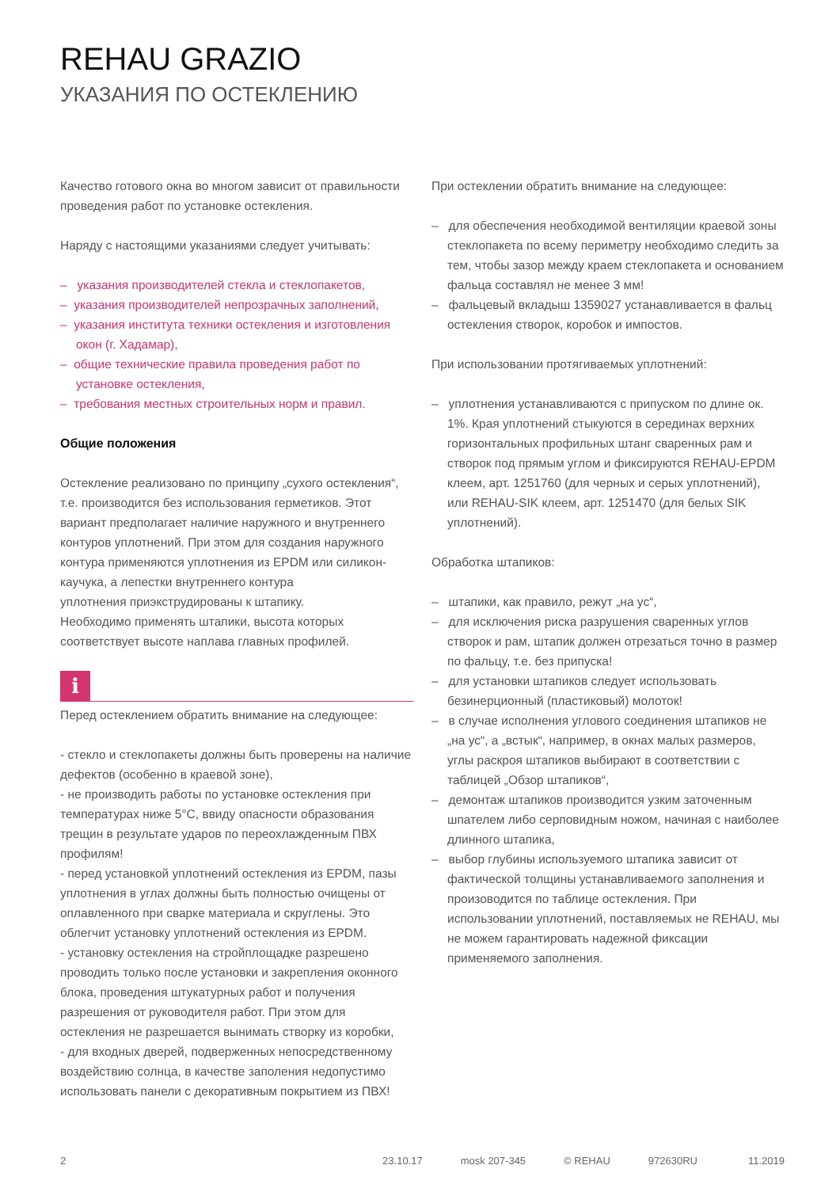REHAU GRAZIO
УКАЗАНИЯ ПО ОСТЕКЛЕНИЮ
Качество готового окна во многом зависит от правильности проведения работ по установке остекления.
Наряду с настоящими указаниями следует учитывать:
– указания производителей стекла и стеклопакетов,
– указания производителей непрозрачных заполнений,
– указания института техники остекления и изготовления окон (г. Хадамар),
– общие технические правила проведения работ по установке остекления,
– требования местных строительных норм и правил.
Общие положения
Остекление реализовано по принципу „сухого остекления“, т.е. производится без использования герметиков. Этот вариант предполагает наличие наружного и внутреннего контуров уплотнений. При этом для создания наружного контура применяются уплотнения из EPDM или силикон-каучука, а лепестки внутреннего контура
уплотнения приэкструдированы к штапику.
Необходимо применять штапики, высота которых соответствует высоте наплава главных профилей.
i
Перед остеклением обратить внимание на следующее:
- стекло и стеклопакеты должны быть проверены на наличие дефектов (особенно в краевой зоне),
- не производить работы по установке остекления при температурах ниже 5°C, ввиду опасности образования трещин в результате ударов по переохлажденным ПВХ профилям!
- перед установкой уплотнений остекления из EPDM, пазы уплотнения в углах должны быть полностью очищены от оплавленного при сварке материала и скруглены. Это облегчит установку уплотнений остекления из EPDM.
- установку остекления на стройплощадке разрешено проводить только после установки и закрепления оконного блока, проведения штукатурных работ и получения разрешения от руководителя работ. При этом для остекления не разрешается вынимать створку из коробки,
- для входных дверей, подверженных непосредственному воздействию солнца, в качестве заполения недопустимо использовать панели с декоративным покрытием из ПВХ!
При остеклении обратить внимание на следующее:
– для обеспечения необходимой вентиляции краевой зоны стеклопакета по всему периметру необходимо следить за тем, чтобы зазор между краем стеклопакета и основанием фальца составлял не менее 3 мм!
– фальцевый вкладыш 1359027 устанавливается в фальц остекления створок, коробок и импостов.
При использовании протягиваемых уплотнений:
– уплотнения устанавливаются с припуском по длине ок. 1%. Края уплотнений стыкуются в серединах верхних горизонтальных профильных штанг сваренных рам и створок под прямым углом и фиксируются REHAU-EPDM клеем, арт. 1251760 (для черных и серых уплотнений), или REHAU-SIK клеем, арт. 1251470 (для белых SIK уплотнений).
Обработка штапиков:
– штапики, как правило, режут „на ус“,
– для исключения риска разрушения сваренных углов створок и рам, штапик должен отрезаться точно в размер по фальцу, т.е. без припуска!
– для установки штапиков следует использовать безинерционный (пластиковый) молоток!
– в случае исполнения углового соединения штапиков не „на ус“, а „встык“, например, в окнах малых размеров, углы раскроя штапиков выбирают в соответствии с таблицей „Обзор штапиков“,
– демонтаж штапиков производится узким заточенным шпателем либо серповидным ножом, начиная с наиболее длинного штапика,
– выбор глубины используемого штапика зависит от фактической толщины устанавливаемого заполнения и произоводится по таблице остекления. При использовании уплотнений, поставляемых не REHAU, мы не можем гарантировать надежной фиксации применяемого заполнения.
2 23.10.17 mosk 207-345 © REHAU 972630RU 11.2019